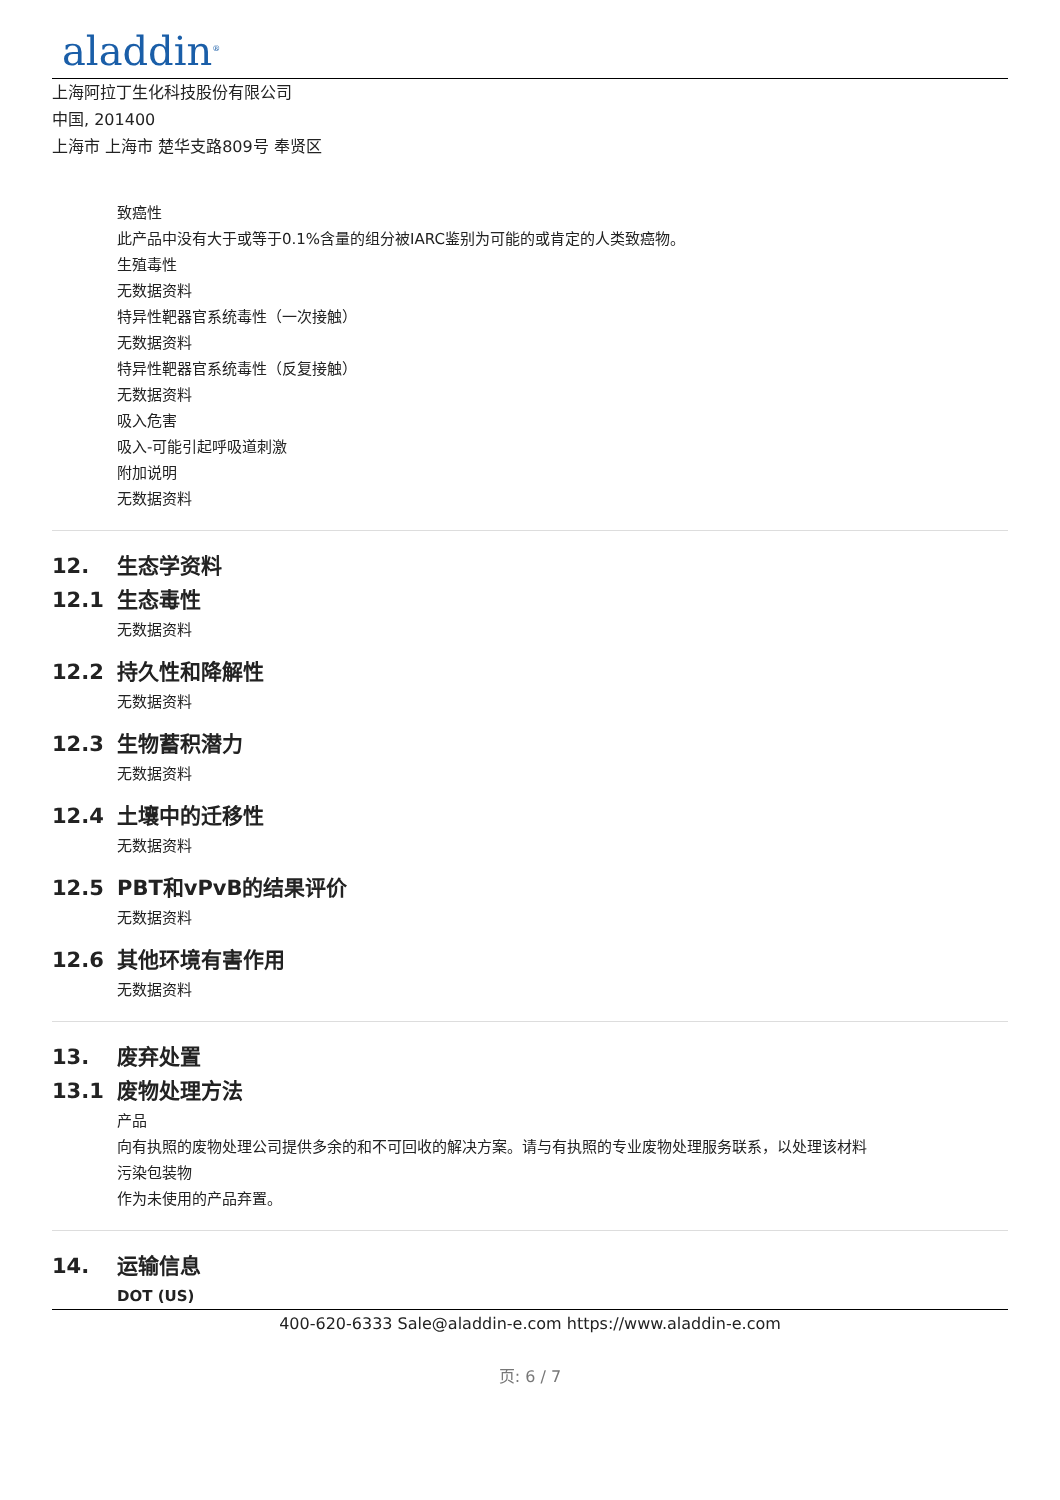aladdin<sup>®</sup>
上海阿拉丁生化科技股份有限公司
中国, 201400
上海市 上海市 楚华支路809号 奉贤区
致癌性
此产品中没有大于或等于0.1%含量的组分被IARC鉴别为可能的或肯定的人类致癌物。
生殖毒性
无数据资料
特异性靶器官系统毒性（一次接触）
无数据资料
特异性靶器官系统毒性（反复接触）
无数据资料
吸入危害
吸入-可能引起呼吸道刺激
附加说明
无数据资料
12. 生态学资料
12.1 生态毒性
无数据资料
12.2 持久性和降解性
无数据资料
12.3 生物蓄积潜力
无数据资料
12.4 土壤中的迁移性
无数据资料
12.5 PBT和vPvB的结果评价
无数据资料
12.6 其他环境有害作用
无数据资料
13. 废弃处置
13.1 废物处理方法
产品
向有执照的废物处理公司提供多余的和不可回收的解决方案。请与有执照的专业废物处理服务联系，以处理该材料
污染包装物
作为未使用的产品弃置。
14. 运输信息
DOT (US)
400-620-6333 Sale@aladdin-e.com https://www.aladdin-e.com
页: 6 / 7